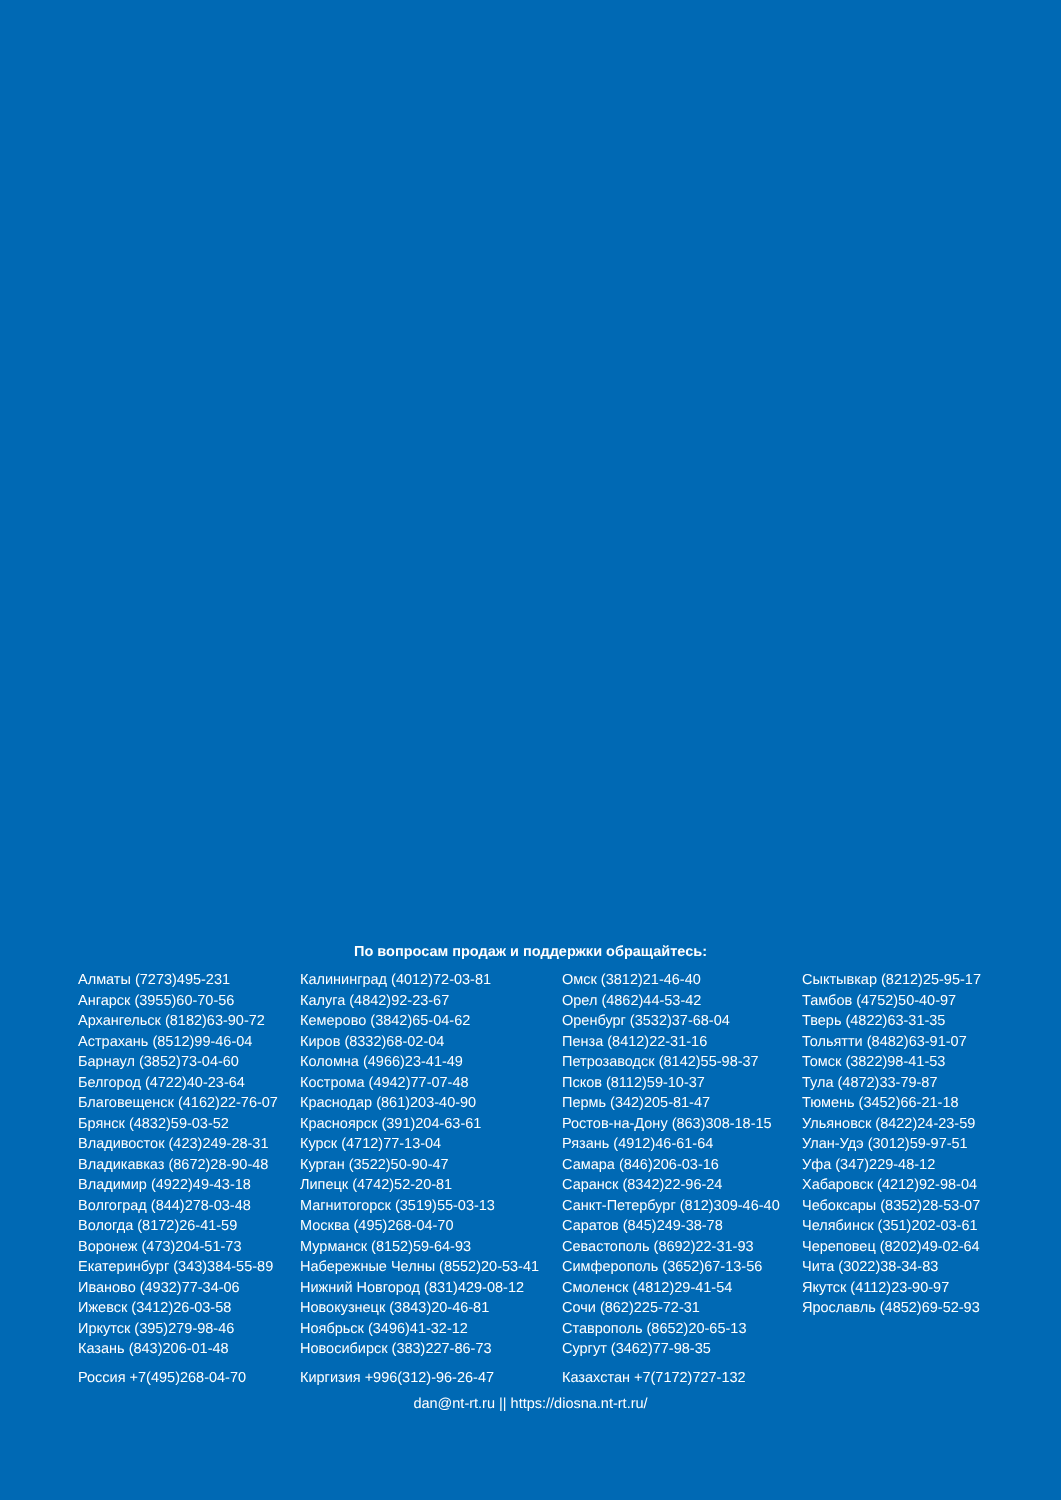По вопросам продаж и поддержки обращайтесь:
Алматы (7273)495-231
Ангарск (3955)60-70-56
Архангельск (8182)63-90-72
Астрахань (8512)99-46-04
Барнаул (3852)73-04-60
Белгород (4722)40-23-64
Благовещенск (4162)22-76-07
Брянск (4832)59-03-52
Владивосток (423)249-28-31
Владикавказ (8672)28-90-48
Владимир (4922)49-43-18
Волгоград (844)278-03-48
Вологда (8172)26-41-59
Воронеж (473)204-51-73
Екатеринбург (343)384-55-89
Иваново (4932)77-34-06
Ижевск (3412)26-03-58
Иркутск (395)279-98-46
Казань (843)206-01-48
Калининград (4012)72-03-81
Калуга (4842)92-23-67
Кемерово (3842)65-04-62
Киров (8332)68-02-04
Коломна (4966)23-41-49
Кострома (4942)77-07-48
Краснодар (861)203-40-90
Красноярск (391)204-63-61
Курск (4712)77-13-04
Курган (3522)50-90-47
Липецк (4742)52-20-81
Магнитогорск (3519)55-03-13
Москва (495)268-04-70
Мурманск (8152)59-64-93
Набережные Челны (8552)20-53-41
Нижний Новгород (831)429-08-12
Новокузнецк (3843)20-46-81
Ноябрьск (3496)41-32-12
Новосибирск (383)227-86-73
Омск (3812)21-46-40
Орел (4862)44-53-42
Оренбург (3532)37-68-04
Пенза (8412)22-31-16
Петрозаводск (8142)55-98-37
Псков (8112)59-10-37
Пермь (342)205-81-47
Ростов-на-Дону (863)308-18-15
Рязань (4912)46-61-64
Самара (846)206-03-16
Саранск (8342)22-96-24
Санкт-Петербург (812)309-46-40
Саратов (845)249-38-78
Севастополь (8692)22-31-93
Симферополь (3652)67-13-56
Смоленск (4812)29-41-54
Сочи (862)225-72-31
Ставрополь (8652)20-65-13
Сургут (3462)77-98-35
Сыктывкар (8212)25-95-17
Тамбов (4752)50-40-97
Тверь (4822)63-31-35
Тольятти (8482)63-91-07
Томск (3822)98-41-53
Тула (4872)33-79-87
Тюмень (3452)66-21-18
Ульяновск (8422)24-23-59
Улан-Удэ (3012)59-97-51
Уфа (347)229-48-12
Хабаровск (4212)92-98-04
Чебоксары (8352)28-53-07
Челябинск (351)202-03-61
Череповец (8202)49-02-64
Чита (3022)38-34-83
Якутск (4112)23-90-97
Ярославль (4852)69-52-93
Россия +7(495)268-04-70 Киргизия +996(312)-96-26-47 Казахстан +7(7172)727-132
dan@nt-rt.ru || https://diosna.nt-rt.ru/